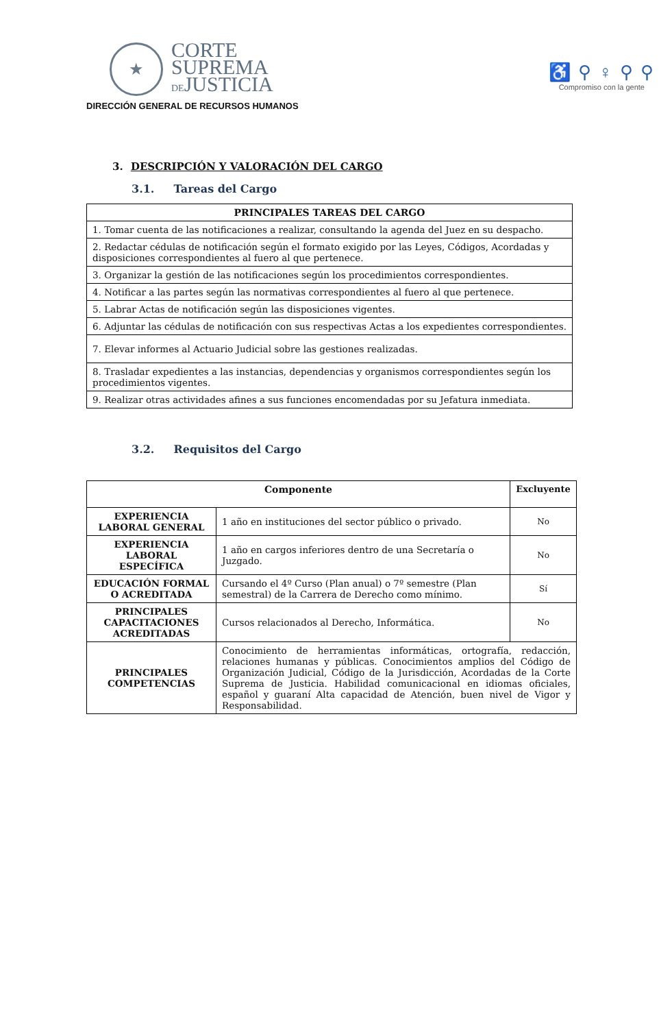★
CORTE
SUPREMA
DEJUSTICIA
DIRECCIÓN GENERAL DE RECURSOS HUMANOS
♿ ⚲ ♀ ⚲ ⚲
Compromiso con la gente
3. DESCRIPCIÓN Y VALORACIÓN DEL CARGO
3.1. Tareas del Cargo
| PRINCIPALES TAREAS DEL CARGO |
| --- |
| 1. Tomar cuenta de las notificaciones a realizar, consultando la agenda del Juez en su despacho. |
| 2. Redactar cédulas de notificación según el formato exigido por las Leyes, Códigos, Acordadas y disposiciones correspondientes al fuero al que pertenece. |
| 3. Organizar la gestión de las notificaciones según los procedimientos correspondientes. |
| 4. Notificar a las partes según las normativas correspondientes al fuero al que pertenece. |
| 5. Labrar Actas de notificación según las disposiciones vigentes. |
| 6. Adjuntar las cédulas de notificación con sus respectivas Actas a los expedientes correspondientes. |
| 7. Elevar informes al Actuario Judicial sobre las gestiones realizadas. |
| 8. Trasladar expedientes a las instancias, dependencias y organismos correspondientes según los procedimientos vigentes. |
| 9. Realizar otras actividades afines a sus funciones encomendadas por su Jefatura inmediata. |
3.2. Requisitos del Cargo
| Componente | | Excluyente |
| --- | --- | --- |
| EXPERIENCIA LABORAL GENERAL | 1 año en instituciones del sector público o privado. | No |
| EXPERIENCIA LABORAL ESPECÍFICA | 1 año en cargos inferiores dentro de una Secretaría o Juzgado. | No |
| EDUCACIÓN FORMAL O ACREDITADA | Cursando el 4º Curso (Plan anual) o 7º semestre (Plan semestral) de la Carrera de Derecho como mínimo. | Sí |
| PRINCIPALES CAPACITACIONES ACREDITADAS | Cursos relacionados al Derecho, Informática. | No |
| PRINCIPALES COMPETENCIAS | Conocimiento de herramientas informáticas, ortografía, redacción, relaciones humanas y públicas. Conocimientos amplios del Código de Organización Judicial, Código de la Jurisdicción, Acordadas de la Corte Suprema de Justicia. Habilidad comunicacional en idiomas oficiales, español y guaraní Alta capacidad de Atención, buen nivel de Vigor y Responsabilidad. | |